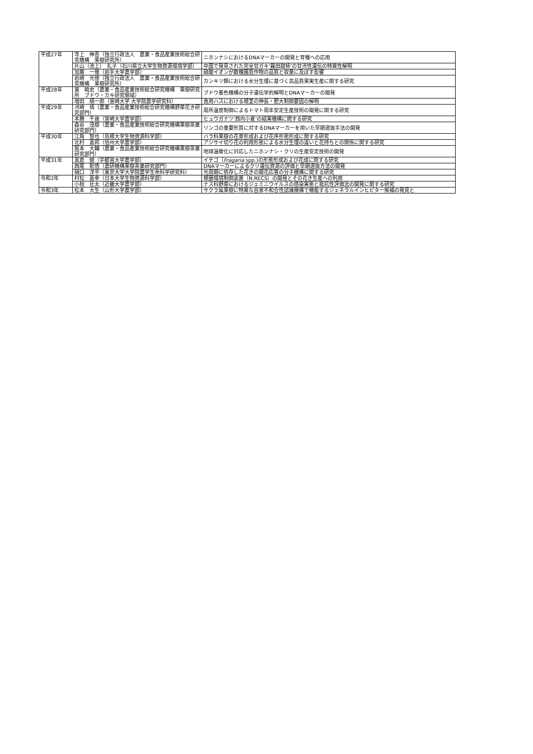| 平成27年 | 寺上 伸吾（独立行政法人 農業・食品産業技術総合研究機構 果樹研究所） | ニホンナシにおけるDNAマーカーの開発と育種への応用 |
| | 片山（池上） 礼子（石川県立大学生物資源環境学部） | 中国で発見された完全甘ガキ‘羅田甜柿’の甘渋性遺伝の特異性解明 |
| | 加藤 一幾（岩手大学農学部） | 硝酸イオンが数種園芸作物の品質と収量に及ぼす影響 |
| | 岩崎 光徳（独立行政法人 農業・食品産業技術総合研究機構 果樹研究所） | カンキツ類における水分生理に基づく高品質果実生産に関する研究 |
| 平成28年 | 東 暁史（農業・食品産業技術総合研究機構 果樹研究所 ブドウ・カキ研究領域） | ブドウ着色機構の分子遺伝学的解明とDNAマーカーの開発 |
| | 増田 順一郎（宮崎大学 大学院農学研究科） | 食用ハスにおける根茎の伸長・肥大制御要因の解明 |
| 平成29年 | 河崎 靖（農業・食品産業技術総合研究機構野菜花き研究部門） | 局所温度制御によるトマト周年安定生産技術の開発に関する研究 |
| | 本勝 千歳（宮崎大学農学部） | ヒュウガナツ‘西内小夏’の結実機構に関する研究 |
| | 森谷 茂樹（農業・食品産業技術総合研究機構果樹茶業研究部門） | リンゴの重要形質に対するDNAマーカーを用いた早期選抜手法の開発 |
| 平成30年 | 江角 智也（島根大学生物資源科学部） | バラ科果樹の花芽形成および花序形態形成に関する研究 |
| | 北村 嘉邦（信州大学農学部） | アジサイ切り花の利用形態による水分生理の違いと花持ちとの関係に関する研究 |
| | 阪本 大輔（農業・食品産業技術総合研究機構果樹茶業研究部門） | 地球温暖化に対応したニホンナシ・クリの生産安定技術の開発 |
| 平成31年 | 黒倉 健（宇都宮大学農学部） | イチゴ（ Fragaria spp.)の形態形成および花成に関する研究 |
| | 西尾 聡悟（農研機構果樹茶業研究部門） | DNAマーカーによるクリ遺伝資源の評価と早期選抜方法の開発 |
| | 樋口 洋平（東京大学大学院農学生命科学研究科） | 光周期に依存した花きの開花応答の分子機構に関する研究 |
| 令和2年 | 村松 嘉幸（日本大学生物資源科学部） | 根圏環境制御装置（N.RECS）の開発とその花き生産への利用 |
| | 小枝 壮太（近畿大学農学部） | ナス科野菜におけるジェミニウイルスの感染実態と抵抗性評価法の開発に関する研究 |
| 令和3年 | 松本 大生（山形大学農学部） | サクラ属果樹に特異な自家不和合性認識機構で機能するジェネラルインヒビター候補の発見と |